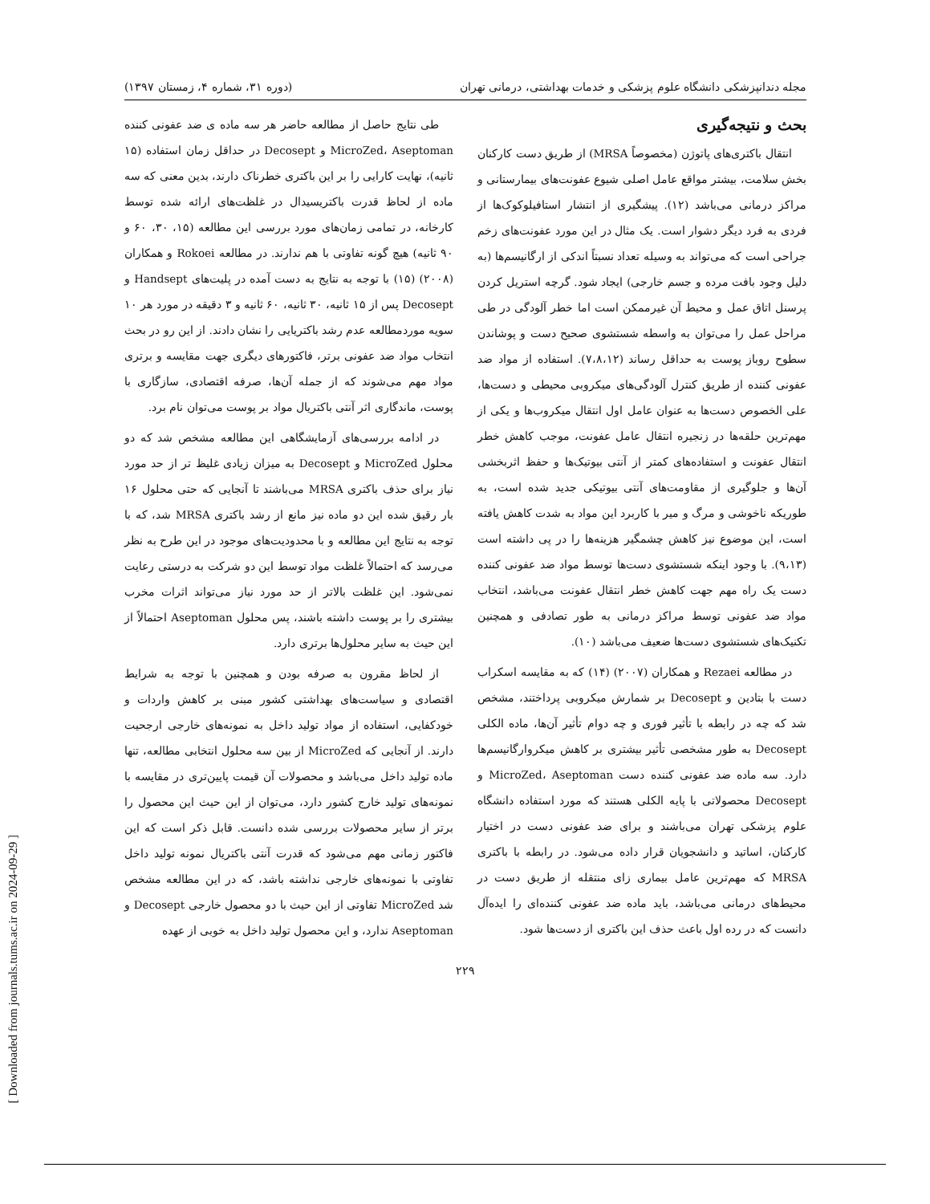مجله دندانپزشکی دانشگاه علوم پزشکی و خدمات بهداشتی، درمانی تهران (دوره ۳۱، شماره ۴، زمستان ۱۳۹۷)
بحث و نتیجه‌گیری
انتقال باکتری‌های پاتوژن (مخصوصاً MRSA) از طریق دست کارکنان بخش سلامت، بیشتر مواقع عامل اصلی شیوع عفونت‌های بیمارستانی و مراکز درمانی می‌باشد (۱۲). پیشگیری از انتشار استافیلوکوک‌ها از فردی به فرد دیگر دشوار است. یک مثال در این مورد عفونت‌های زخم جراحی است که می‌تواند به وسیله تعداد نسبتاً اندکی از ارگانیسم‌ها (به دلیل وجود بافت مرده و جسم خارجی) ایجاد شود. گرچه استریل کردن پرسنل اتاق عمل و محیط آن غیرممکن است اما خطر آلودگی در طی مراحل عمل را می‌توان به واسطه شستشوی صحیح دست و پوشاندن سطوح روباز پوست به حداقل رساند (۷،۸،۱۲). استفاده از مواد ضد عفونی کننده از طریق کنترل آلودگی‌های میکروبی محیطی و دست‌ها، علی الخصوص دست‌ها به عنوان عامل اول انتقال میکروب‌ها و یکی از مهم‌ترین حلقه‌ها در زنجیره انتقال عامل عفونت، موجب کاهش خطر انتقال عفونت و استفاده‌های کمتر از آنتی بیوتیک‌ها و حفظ اثربخشی آن‌ها و جلوگیری از مقاومت‌های آنتی بیوتیکی جدید شده است، به طوریکه ناخوشی و مرگ و میر با کاربرد این مواد به شدت کاهش یافته است، این موضوع نیز کاهش چشمگیر هزینه‌ها را در پی داشته است (۹،۱۳). با وجود اینکه شستشوی دست‌ها توسط مواد ضد عفونی کننده دست یک راه مهم جهت کاهش خطر انتقال عفونت می‌باشد، انتخاب مواد ضد عفونی توسط مراکز درمانی به طور تصادفی و همچنین تکنیک‌های شستشوی دست‌ها ضعیف می‌باشد (۱۰).
در مطالعه Rezaei و همکاران (۲۰۰۷) (۱۴) که به مقایسه اسکراب دست با بتادین و Decosept بر شمارش میکروبی پرداختند، مشخص شد که چه در رابطه با تأثیر فوری و چه دوام تأثیر آن‌ها، ماده الکلی Decosept به طور مشخصی تأثیر بیشتری بر کاهش میکروارگانیسم‌ها دارد. سه ماده ضد عفونی کننده دست MicroZed، Aseptoman و Decosept محصولاتی با پایه الکلی هستند که مورد استفاده دانشگاه علوم پزشکی تهران می‌باشند و برای ضد عفونی دست در اختیار کارکنان، اساتید و دانشجویان قرار داده می‌شود. در رابطه با باکتری MRSA که مهم‌ترین عامل بیماری زای منتقله از طریق دست در محیط‌های درمانی می‌باشد، باید ماده ضد عفونی کننده‌ای را ایده‌آل دانست که در رده اول باعث حذف این باکتری از دست‌ها شود.
طی نتایج حاصل از مطالعه حاضر هر سه ماده ی ضد عفونی کننده MicroZed، Aseptoman و Decosept در حداقل زمان استفاده (۱۵ ثانیه)، نهایت کارایی را بر این باکتری خطرناک دارند، بدین معنی که سه ماده از لحاظ قدرت باکتریسیدال در غلظت‌های ارائه شده توسط کارخانه، در تمامی زمان‌های مورد بررسی این مطالعه (۱۵، ۳۰، ۶۰ و ۹۰ ثانیه) هیچ گونه تفاوتی با هم ندارند. در مطالعه Rokoei و همکاران (۲۰۰۸) (۱۵) با توجه به نتایج به دست آمده در پلیت‌های Handsept و Decosept پس از ۱۵ ثانیه، ۳۰ ثانیه، ۶۰ ثانیه و ۳ دقیقه در مورد هر ۱۰ سویه موردمطالعه عدم رشد باکتریایی را نشان دادند. از این رو در بحث انتخاب مواد ضد عفونی برتر، فاکتورهای دیگری جهت مقایسه و برتری مواد مهم می‌شوند که از جمله آن‌ها، صرفه اقتصادی، سازگاری با پوست، ماندگاری اثر آنتی باکتریال مواد بر پوست می‌توان نام برد.
در ادامه بررسی‌های آزمایشگاهی این مطالعه مشخص شد که دو محلول MicroZed و Decosept به میزان زیادی غلیظ تر از حد مورد نیاز برای حذف باکتری MRSA می‌باشند تا آنجایی که حتی محلول ۱۶ بار رقیق شده این دو ماده نیز مانع از رشد باکتری MRSA شد، که با توجه به نتایج این مطالعه و با محدودیت‌های موجود در این طرح به نظر می‌رسد که احتمالاً غلظت مواد توسط این دو شرکت به درستی رعایت نمی‌شود. این غلظت بالاتر از حد مورد نیاز می‌تواند اثرات مخرب بیشتری را بر پوست داشته باشند، پس محلول Aseptoman احتمالاً از این حیث به سایر محلول‌ها برتری دارد.
از لحاظ مقرون به صرفه بودن و همچنین با توجه به شرایط اقتصادی و سیاست‌های بهداشتی کشور مبنی بر کاهش واردات و خودکفایی، استفاده از مواد تولید داخل به نمونه‌های خارجی ارجحیت دارند. از آنجایی که MicroZed از بین سه محلول انتخابی مطالعه، تنها ماده تولید داخل می‌باشد و محصولات آن قیمت پایین‌تری در مقایسه با نمونه‌های تولید خارج کشور دارد، می‌توان از این حیث این محصول را برتر از سایر محصولات بررسی شده دانست. قابل ذکر است که این فاکتور زمانی مهم می‌شود که قدرت آنتی باکتریال نمونه تولید داخل تفاوتی با نمونه‌های خارجی نداشته باشد، که در این مطالعه مشخص شد MicroZed تفاوتی از این حیث با دو محصول خارجی Decosept و Aseptoman ندارد، و این محصول تولید داخل به خوبی از عهده
۲۲۹
[ Downloaded from journals.tums.ac.ir on 2024-09-29 ]